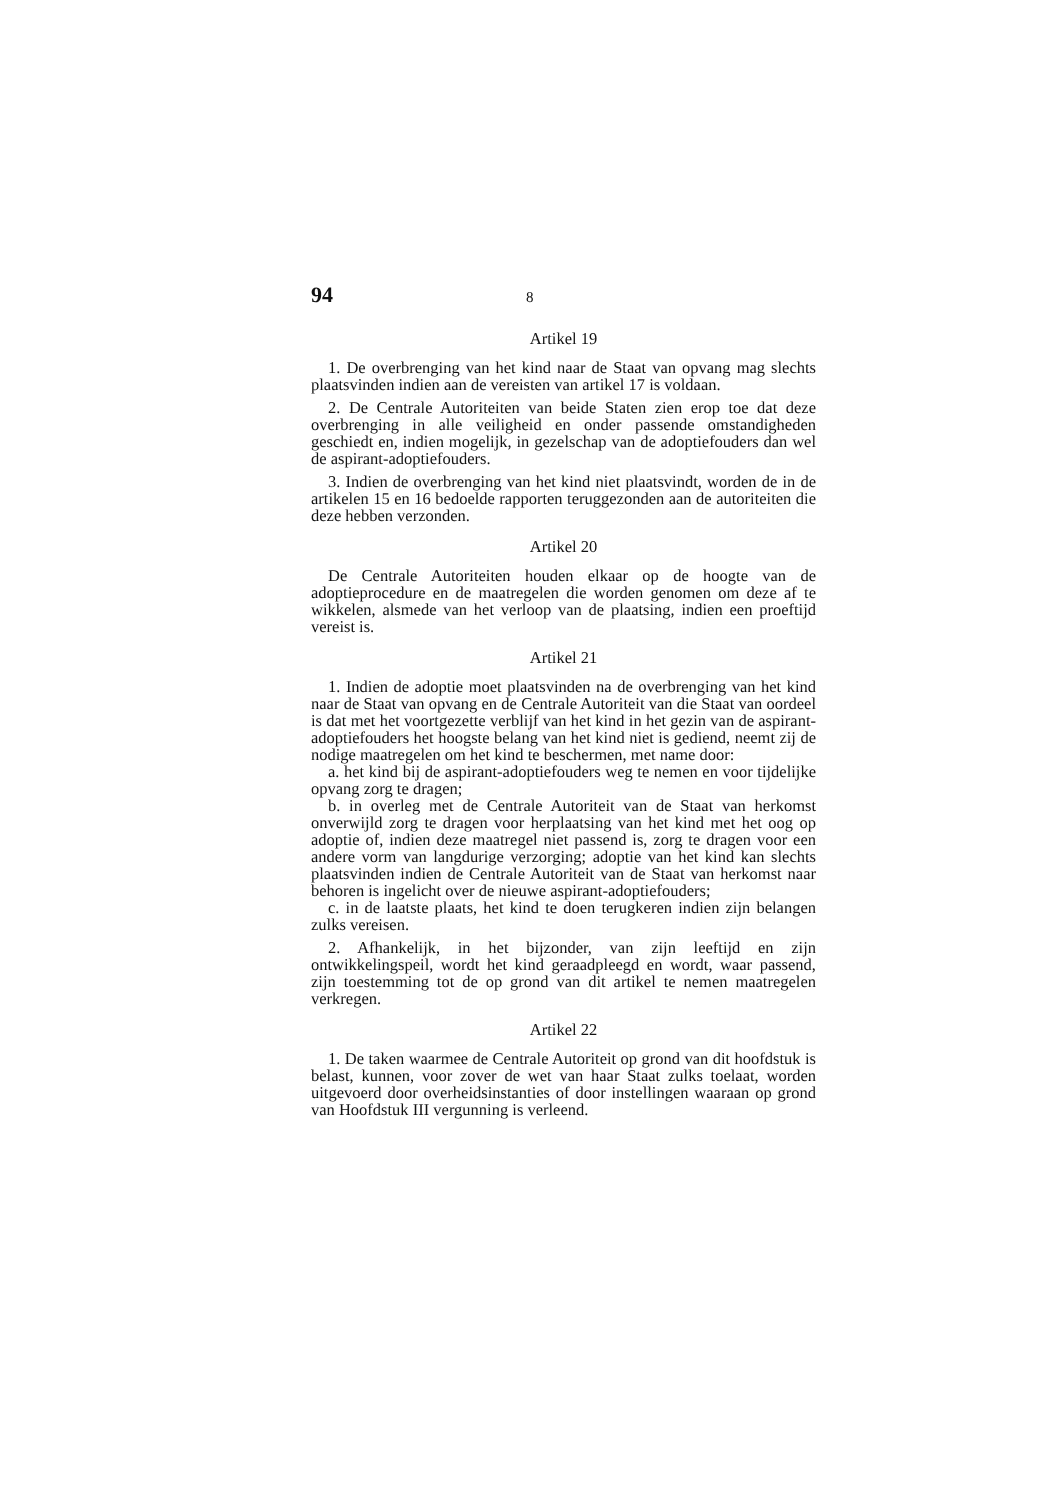94 8
Artikel 19
1. De overbrenging van het kind naar de Staat van opvang mag slechts plaatsvinden indien aan de vereisten van artikel 17 is voldaan.
2. De Centrale Autoriteiten van beide Staten zien erop toe dat deze overbrenging in alle veiligheid en onder passende omstandigheden geschiedt en, indien mogelijk, in gezelschap van de adoptiefouders dan wel de aspirant-adoptiefouders.
3. Indien de overbrenging van het kind niet plaatsvindt, worden de in de artikelen 15 en 16 bedoelde rapporten teruggezonden aan de autoriteiten die deze hebben verzonden.
Artikel 20
De Centrale Autoriteiten houden elkaar op de hoogte van de adoptieprocedure en de maatregelen die worden genomen om deze af te wikkelen, alsmede van het verloop van de plaatsing, indien een proeftijd vereist is.
Artikel 21
1. Indien de adoptie moet plaatsvinden na de overbrenging van het kind naar de Staat van opvang en de Centrale Autoriteit van die Staat van oordeel is dat met het voortgezette verblijf van het kind in het gezin van de aspirant-adoptiefouders het hoogste belang van het kind niet is gediend, neemt zij de nodige maatregelen om het kind te beschermen, met name door:
a. het kind bij de aspirant-adoptiefouders weg te nemen en voor tijdelijke opvang zorg te dragen;
b. in overleg met de Centrale Autoriteit van de Staat van herkomst onverwijld zorg te dragen voor herplaatsing van het kind met het oog op adoptie of, indien deze maatregel niet passend is, zorg te dragen voor een andere vorm van langdurige verzorging; adoptie van het kind kan slechts plaatsvinden indien de Centrale Autoriteit van de Staat van herkomst naar behoren is ingelicht over de nieuwe aspirant-adoptiefouders;
c. in de laatste plaats, het kind te doen terugkeren indien zijn belangen zulks vereisen.
2. Afhankelijk, in het bijzonder, van zijn leeftijd en zijn ontwikkelingspeil, wordt het kind geraadpleegd en wordt, waar passend, zijn toestemming tot de op grond van dit artikel te nemen maatregelen verkregen.
Artikel 22
1. De taken waarmee de Centrale Autoriteit op grond van dit hoofdstuk is belast, kunnen, voor zover de wet van haar Staat zulks toelaat, worden uitgevoerd door overheidsinstanties of door instellingen waaraan op grond van Hoofdstuk III vergunning is verleend.